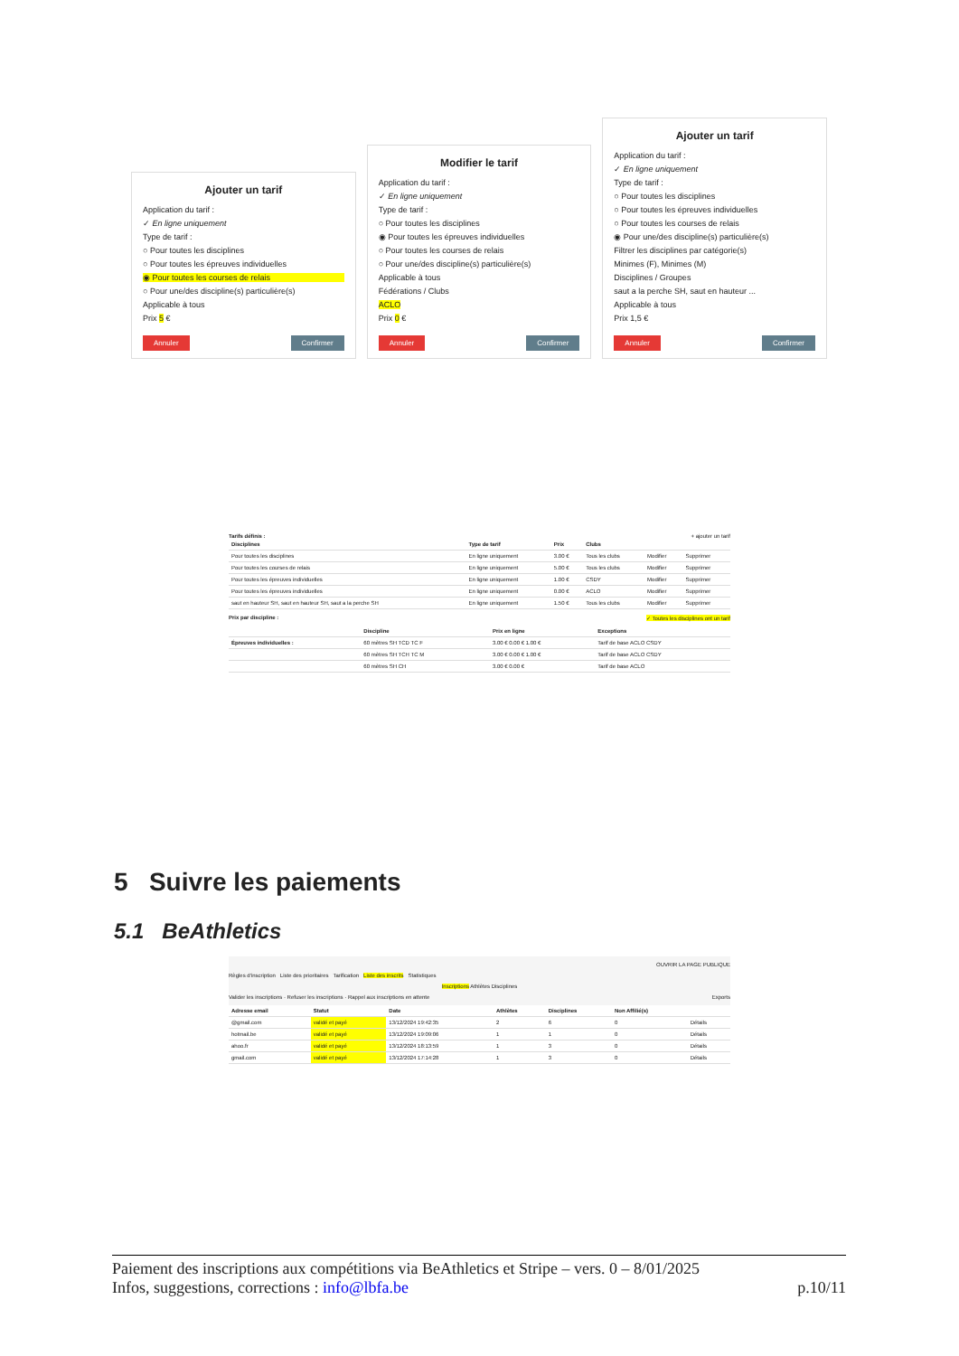Ajouter un tarif
Application du tarif :
✓ En ligne uniquement
Type de tarif :
○ Pour toutes les disciplines
○ Pour toutes les épreuves individuelles
◉ Pour toutes les courses de relais
○ Pour une/des discipline(s) particulière(s)
Applicable à tous
Prix 5 €
Annuler Confirmer
Modifier le tarif
Application du tarif :
✓ En ligne uniquement
Type de tarif :
○ Pour toutes les disciplines
◉ Pour toutes les épreuves individuelles
○ Pour toutes les courses de relais
○ Pour une/des discipline(s) particulière(s)
Applicable à tous
Fédérations / Clubs
ACLO
Prix 0 €
Annuler Confirmer
Ajouter un tarif
Application du tarif :
✓ En ligne uniquement
Type de tarif :
○ Pour toutes les disciplines
○ Pour toutes les épreuves individuelles
○ Pour toutes les courses de relais
◉ Pour une/des discipline(s) particulière(s)
Filtrer les disciplines par catégorie(s)
Minimes (F), Minimes (M)
Disciplines / Groupes
saut a la perche SH, saut en hauteur ...
Applicable à tous
Prix 1,5 €
Annuler Confirmer
Tarifs définis : + ajouter un tarif
| Disciplines | Type de tarif | Prix | Clubs | | |
| --- | --- | --- | --- | --- | --- |
| Pour toutes les disciplines | En ligne uniquement | 3.00 € | Tous les clubs | Modifier | Supprimer |
| Pour toutes les courses de relais | En ligne uniquement | 5.00 € | Tous les clubs | Modifier | Supprimer |
| Pour toutes les épreuves individuelles | En ligne uniquement | 1.00 € | CSDY | Modifier | Supprimer |
| Pour toutes les épreuves individuelles | En ligne uniquement | 0.00 € | ACLO | Modifier | Supprimer |
| saut en hauteur SH, saut en hauteur SH, saut a la perche SH | En ligne uniquement | 1.50 € | Tous les clubs | Modifier | Supprimer |
Prix par discipline : ✓ Toutes les disciplines ont un tarif
| | Discipline | Prix en ligne | Exceptions |
| --- | --- | --- | --- |
| Épreuves individuelles : | 60 mètres SH TCD TC F | 3.00 € 0.00 € 1.00 € | Tarif de base ACLO CSDY |
| | 60 mètres SH TCH TC M | 3.00 € 0.00 € 1.00 € | Tarif de base ACLO CSDY |
| | 60 mètres SH CH | 3.00 € 0.00 € | Tarif de base ACLO |
5 Suivre les paiements
5.1 BeAthletics
OUVRIR LA PAGE PUBLIQUE
Règles d'inscription Liste des prioritaires Tarification Liste des inscrits Statistiques
Inscriptions Athlètes Disciplines
Valider les inscriptions · Refuser les inscriptions · Rappel aux inscriptions en attente Exports
| Adresse email | Statut | Date | Athlètes | Disciplines | Non Affilié(s) | |
| --- | --- | --- | --- | --- | --- | --- |
| @gmail.com | validé et payé | 13/12/2024 19:42:35 | 2 | 6 | 0 | Détails |
| hotmail.be | validé et payé | 13/12/2024 19:09:06 | 1 | 1 | 0 | Détails |
| ahoo.fr | validé et payé | 13/12/2024 18:13:59 | 1 | 3 | 0 | Détails |
| gmail.com | validé et payé | 13/12/2024 17:14:28 | 1 | 3 | 0 | Détails |
Paiement des inscriptions aux compétitions via BeAthletics et Stripe – vers. 0 – 8/01/2025
Infos, suggestions, corrections : info@lbfa.be p.10/11